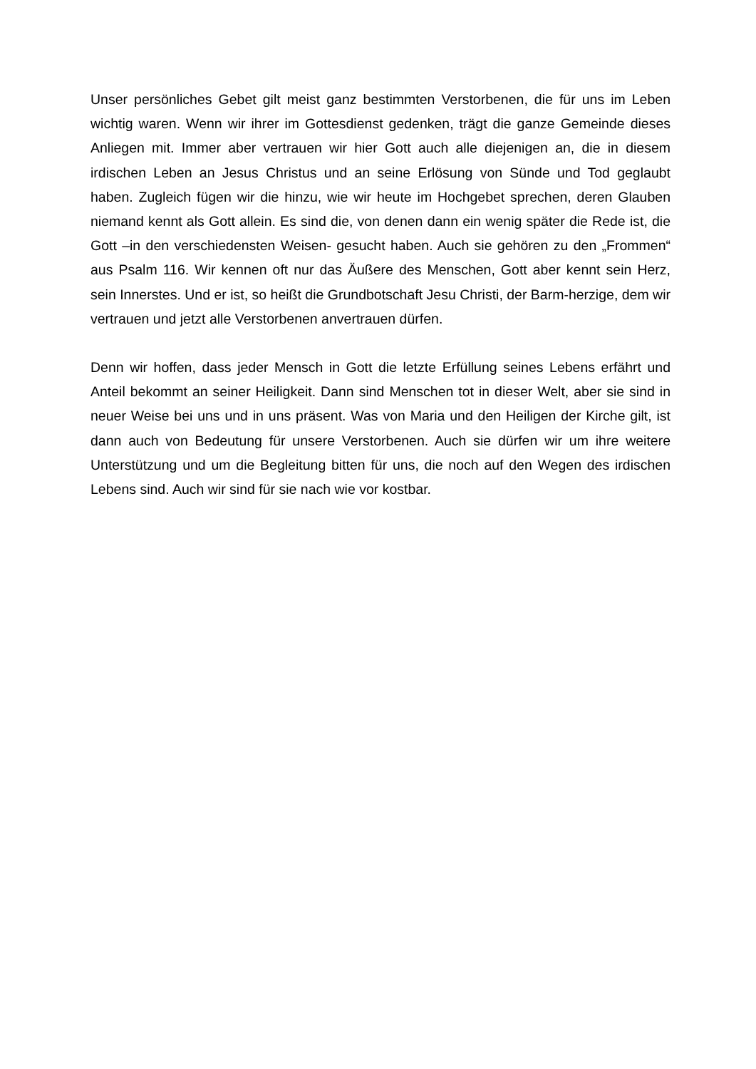Unser persönliches Gebet gilt meist ganz bestimmten Verstorbenen, die für uns im Leben wichtig waren. Wenn wir ihrer im Gottesdienst gedenken, trägt die ganze Gemeinde dieses Anliegen mit. Immer aber vertrauen wir hier Gott auch alle diejenigen an, die in diesem irdischen Leben an Jesus Christus und an seine Erlösung von Sünde und Tod geglaubt haben. Zugleich fügen wir die hinzu, wie wir heute im Hochgebet sprechen, deren Glauben niemand kennt als Gott allein. Es sind die, von denen dann ein wenig später die Rede ist, die Gott –in den verschiedensten Weisen- gesucht haben. Auch sie gehören zu den „Frommen“ aus Psalm 116. Wir kennen oft nur das Äußere des Menschen, Gott aber kennt sein Herz, sein Innerstes. Und er ist, so heißt die Grundbotschaft Jesu Christi, der Barm-herzige, dem wir vertrauen und jetzt alle Verstorbenen anvertrauen dürfen.
Denn wir hoffen, dass jeder Mensch in Gott die letzte Erfüllung seines Lebens erfährt und Anteil bekommt an seiner Heiligkeit. Dann sind Menschen tot in dieser Welt, aber sie sind in neuer Weise bei uns und in uns präsent. Was von Maria und den Heiligen der Kirche gilt, ist dann auch von Bedeutung für unsere Verstorbenen. Auch sie dürfen wir um ihre weitere Unterstützung und um die Begleitung bitten für uns, die noch auf den Wegen des irdischen Lebens sind. Auch wir sind für sie nach wie vor kostbar.